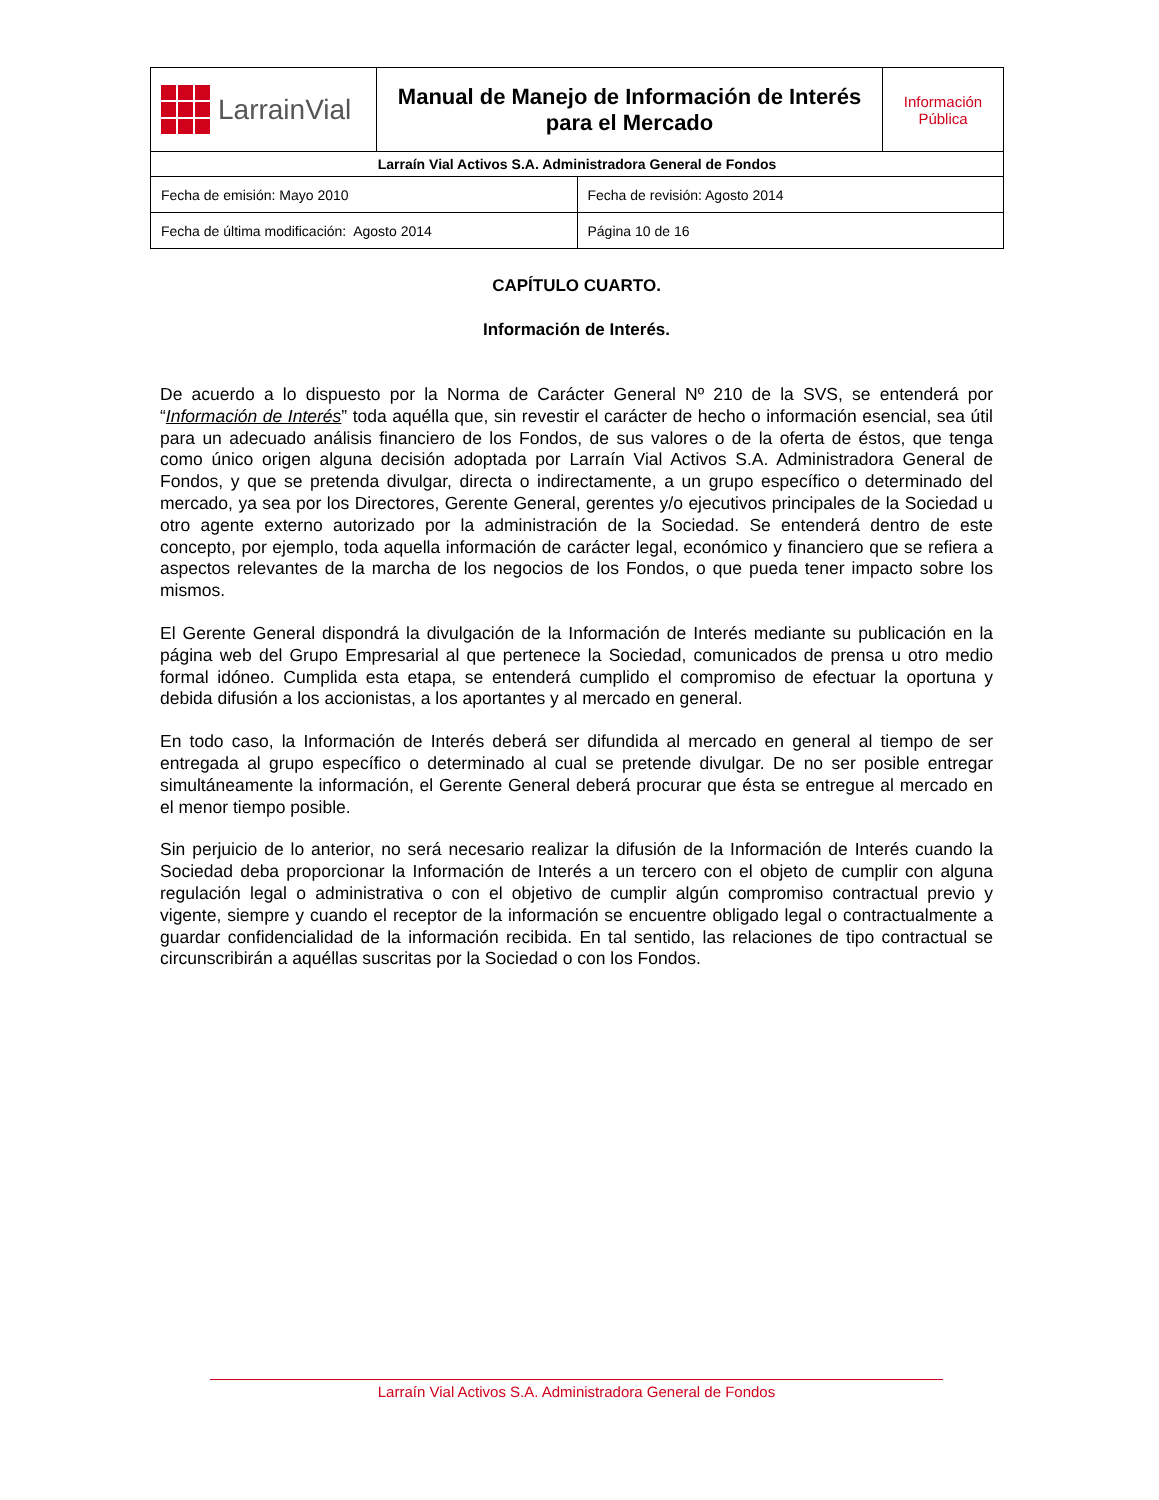| LarrainVial | Manual de Manejo de Información de Interés para el Mercado | Información Pública |
| Larraín Vial Activos S.A. Administradora General de Fondos | | |
| Fecha de emisión: Mayo 2010 | Fecha de revisión: Agosto 2014 |
| Fecha de última modificación: Agosto 2014 | Página 10 de 16 |
CAPÍTULO CUARTO.
Información de Interés.
De acuerdo a lo dispuesto por la Norma de Carácter General Nº 210 de la SVS, se entenderá por “Información de Interés” toda aquélla que, sin revestir el carácter de hecho o información esencial, sea útil para un adecuado análisis financiero de los Fondos, de sus valores o de la oferta de éstos, que tenga como único origen alguna decisión adoptada por Larraín Vial Activos S.A. Administradora General de Fondos, y que se pretenda divulgar, directa o indirectamente, a un grupo específico o determinado del mercado, ya sea por los Directores, Gerente General, gerentes y/o ejecutivos principales de la Sociedad u otro agente externo autorizado por la administración de la Sociedad. Se entenderá dentro de este concepto, por ejemplo, toda aquella información de carácter legal, económico y financiero que se refiera a aspectos relevantes de la marcha de los negocios de los Fondos, o que pueda tener impacto sobre los mismos.
El Gerente General dispondrá la divulgación de la Información de Interés mediante su publicación en la página web del Grupo Empresarial al que pertenece la Sociedad, comunicados de prensa u otro medio formal idóneo. Cumplida esta etapa, se entenderá cumplido el compromiso de efectuar la oportuna y debida difusión a los accionistas, a los aportantes y al mercado en general.
En todo caso, la Información de Interés deberá ser difundida al mercado en general al tiempo de ser entregada al grupo específico o determinado al cual se pretende divulgar. De no ser posible entregar simultáneamente la información, el Gerente General deberá procurar que ésta se entregue al mercado en el menor tiempo posible.
Sin perjuicio de lo anterior, no será necesario realizar la difusión de la Información de Interés cuando la Sociedad deba proporcionar la Información de Interés a un tercero con el objeto de cumplir con alguna regulación legal o administrativa o con el objetivo de cumplir algún compromiso contractual previo y vigente, siempre y cuando el receptor de la información se encuentre obligado legal o contractualmente a guardar confidencialidad de la información recibida. En tal sentido, las relaciones de tipo contractual se circunscribirán a aquéllas suscritas por la Sociedad o con los Fondos.
Larraín Vial Activos S.A. Administradora General de Fondos